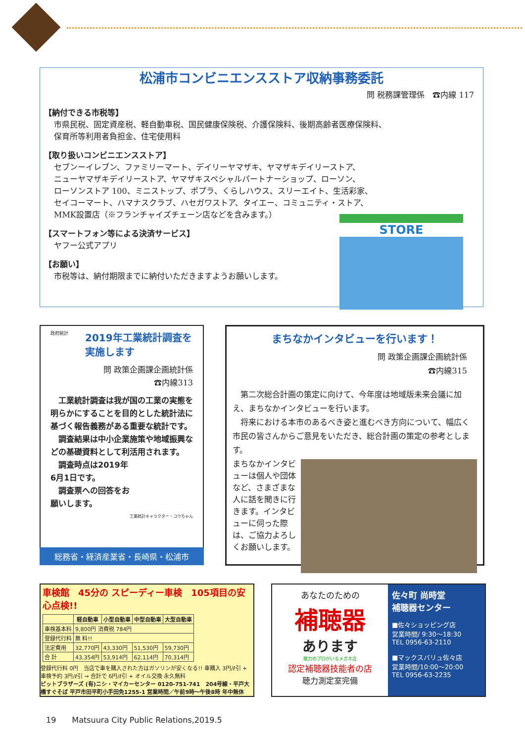松浦市コンビニエンスストア収納事務委託
問 税務課管理係　☎内線 117
【納付できる市税等】
市県民税、固定資産税、軽自動車税、国民健康保険税、介護保険料、後期高齢者医療保険料、
保育所等利用者負担金、住宅使用料
【取り扱いコンビニエンスストア】
セブンーイレブン、ファミリーマート、デイリーヤマザキ、ヤマザキデイリーストア、
ニューヤマザキデイリーストア、ヤマザキスペシャルパートナーショップ、ローソン、
ローソンストア 100、ミニストップ、ポプラ、くらしハウス、スリーエイト、生活彩家、
セイコーマート、ハマナスクラブ、ハセガワストア、タイエー、コミュニティ・ストア、
MMK設置店（※フランチャイズチェーン店などを含みます。）
【スマートフォン等による決済サービス】
ヤフー公式アプリ
【お願い】
市税等は、納付期限までに納付いただきますようお願いします。
STORE
政府統計
2019年工業統計調査を実施します
問 政策企画課企画統計係
☎内線313
　工業統計調査は我が国の工業の実態を明らかにすることを目的とした統計法に基づく報告義務がある重要な統計です。
　調査結果は中小企業施策や地域振興などの基礎資料として利活用されます。
　調査時点は2019年
6月1日です。
　調査票への回答をお
願いします。
工業統計キャラクター・コウちゃん
総務省・経済産業省・長崎県・松浦市
まちなかインタビューを行います！
問 政策企画課企画統計係
☎内線315　　　　
　第二次総合計画の策定に向けて、今年度は地域版未来会議に加え、まちなかインタビューを行います。
　将来における本市のあるべき姿と進むべき方向について、幅広く市民の皆さんからご意見をいただき、総合計画の策定の参考とします。
まちなかインタビューは個人や団体など、さまざまな人に話を聞きに行きます。インタビューに伺った際は、ご協力よろしくお願いします。
車検館　45分の スピーディー車検　105項目の安心点検!!
| | 軽自動車 | 小型自動車 | 中型自動車 | 大型自動車 |
| --- | --- | --- | --- | --- |
| 車検基本料 | 9,800円 消費税 784円 | | | |
| 登録代行料 | 無 料!! | | | |
| 法定費用 | 32,770円 | 43,330円 | 51,530円 | 59,730円 |
| 合 計 | 43,354円 | 53,914円 | 62,114円 | 70,314円 |
登録代行料 0円　当店で車を購入された方はガソリンが安くなる!! 車購入 3円/ℓ引 + 車検予約 3円/ℓ引 → 合計で 6円/ℓ引 + オイル交換 永久無料
ピットブラザーズ (有)ニシ・マイカーセンター 0120-751-741　204号線・平戸大橋すぐそば 平戸市田平町小手田免1255-1 営業時間／午前9時〜午後8時 年中無休
あなたのための
補聴器
あります
聴力のプロがいるメガネ店
認定補聴器技能者の店
聴力測定室完備
佐々町 尚時堂
補聴器センター
■佐々ショッピング店
営業時間/ 9:30〜18:30
TEL 0956-63-2110
■マックスバリュ佐々店
営業時間/10:00〜20:00
TEL 0956-63-2235
19　　Matsuura City Public Relations,2019.5